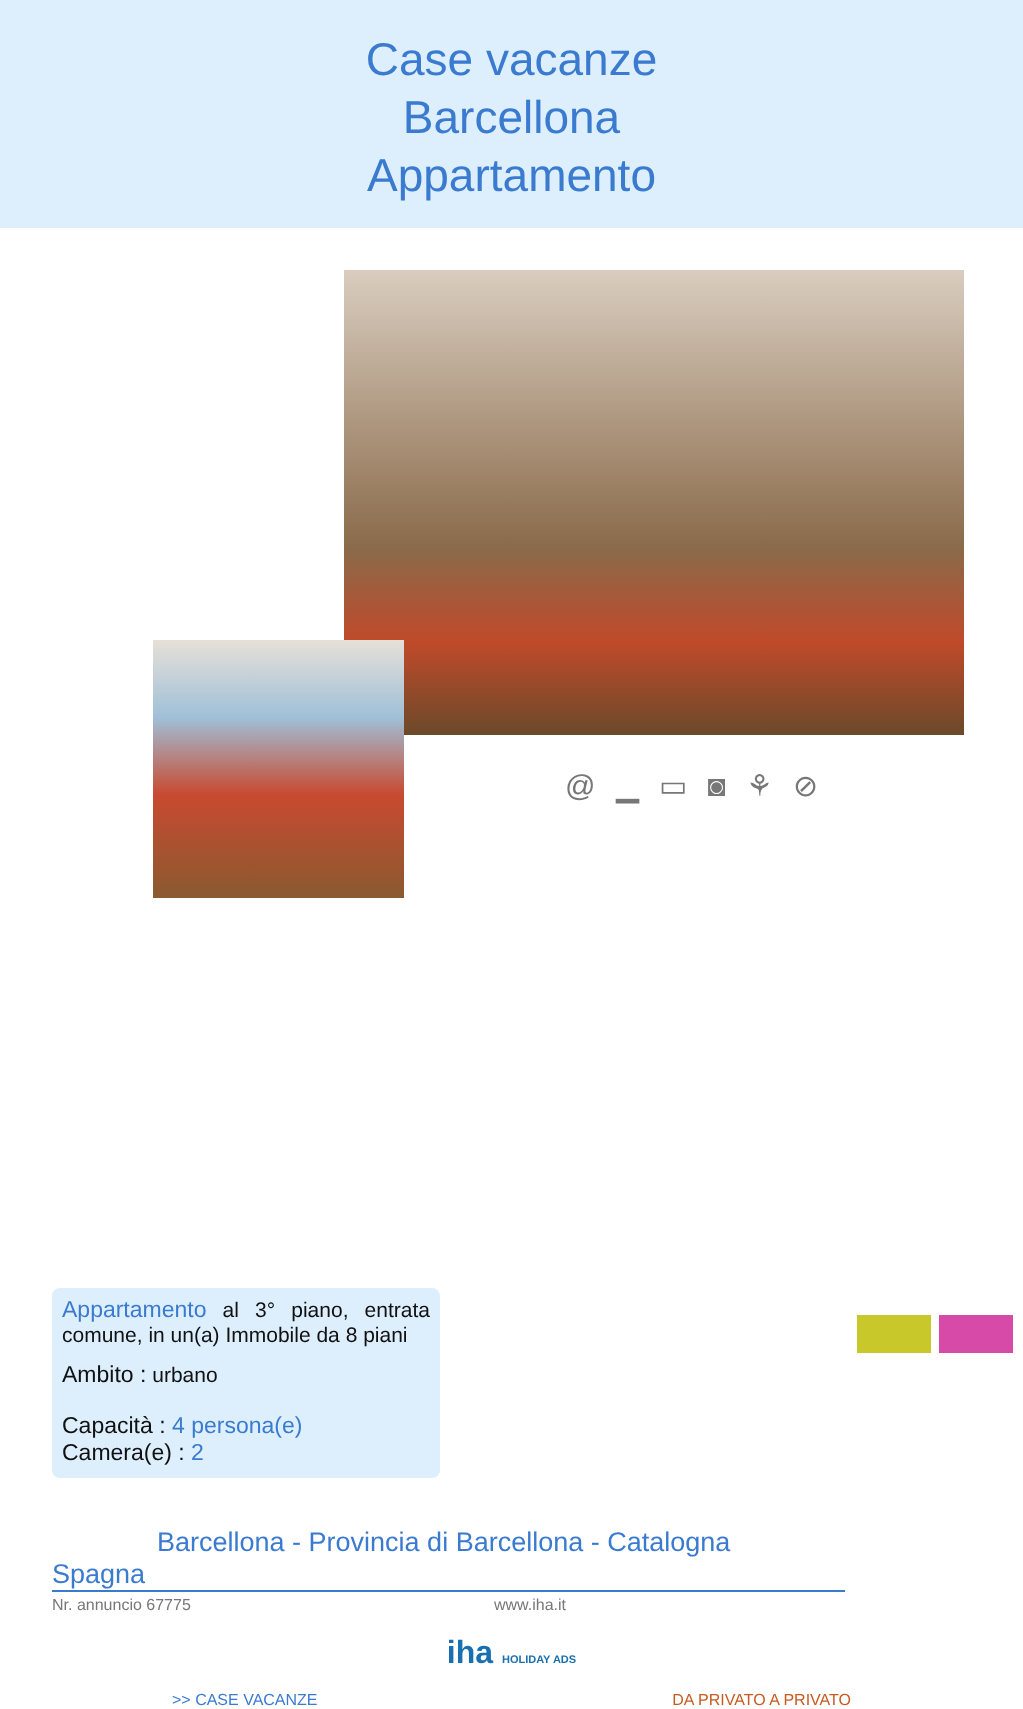Case vacanze
Barcellona
Appartamento
@ ▁ ▭ ◙ ⚘ ⊘
Appartamento al 3° piano, entrata comune, in un(a) Immobile da 8 piani
Ambito : urbano
Capacità : 4 persona(e)
Camera(e) : 2
Barcellona - Provincia di Barcellona - Catalogna
Spagna
Nr. annuncio 67775 www.iha.it
iha HOLIDAY ADS
>> CASE VACANZE DA PRIVATO A PRIVATO